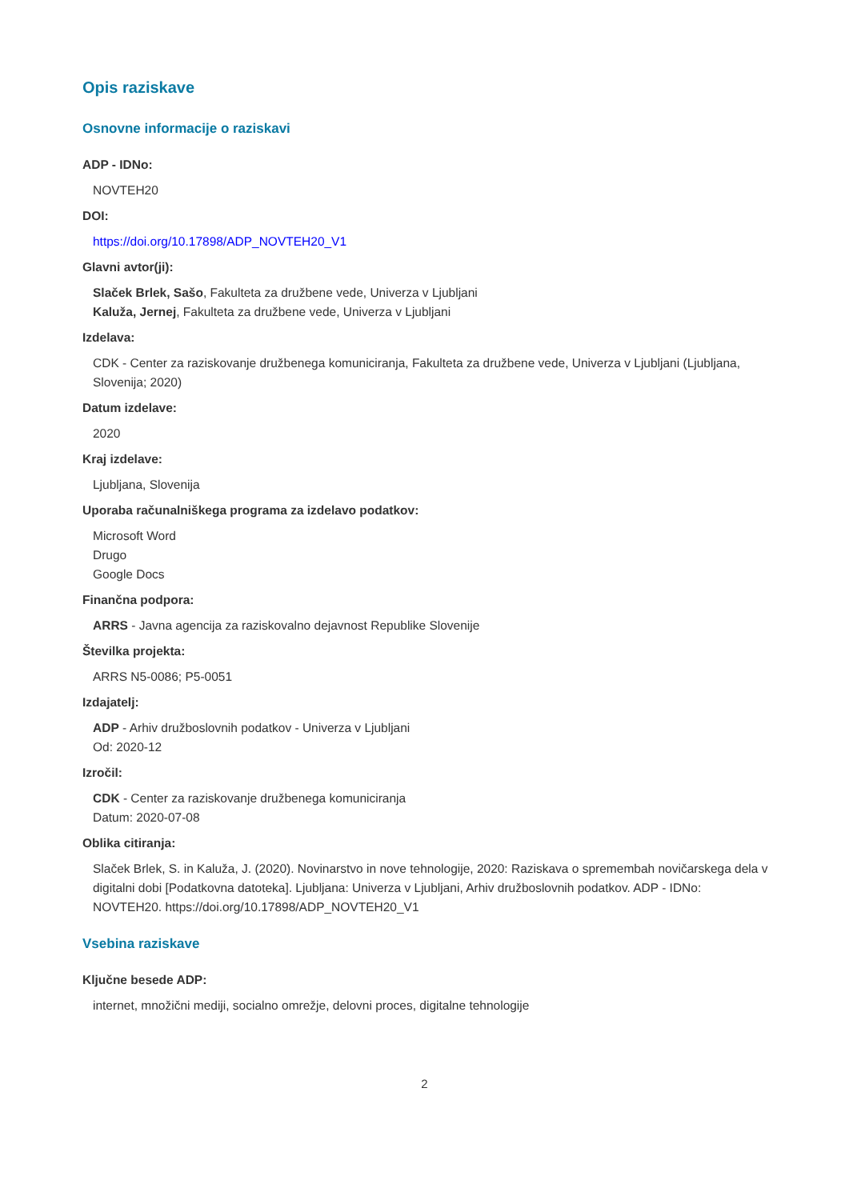Opis raziskave
Osnovne informacije o raziskavi
ADP - IDNo:
NOVTEH20
DOI:
https://doi.org/10.17898/ADP_NOVTEH20_V1
Glavni avtor(ji):
Slaček Brlek, Sašo, Fakulteta za družbene vede, Univerza v Ljubljani
Kaluža, Jernej, Fakulteta za družbene vede, Univerza v Ljubljani
Izdelava:
CDK - Center za raziskovanje družbenega komuniciranja, Fakulteta za družbene vede, Univerza v Ljubljani (Ljubljana, Slovenija; 2020)
Datum izdelave:
2020
Kraj izdelave:
Ljubljana, Slovenija
Uporaba računalniškega programa za izdelavo podatkov:
Microsoft Word
Drugo
Google Docs
Finančna podpora:
ARRS - Javna agencija za raziskovalno dejavnost Republike Slovenije
Številka projekta:
ARRS N5-0086; P5-0051
Izdajatelj:
ADP - Arhiv družboslovnih podatkov - Univerza v Ljubljani
Od: 2020-12
Izročil:
CDK - Center za raziskovanje družbenega komuniciranja
Datum: 2020-07-08
Oblika citiranja:
Slaček Brlek, S. in Kaluža, J. (2020). Novinarstvo in nove tehnologije, 2020: Raziskava o spremembah novičarskega dela v digitalni dobi [Podatkovna datoteka]. Ljubljana: Univerza v Ljubljani, Arhiv družboslovnih podatkov. ADP - IDNo: NOVTEH20. https://doi.org/10.17898/ADP_NOVTEH20_V1
Vsebina raziskave
Ključne besede ADP:
internet, množični mediji, socialno omrežje, delovni proces, digitalne tehnologije
2